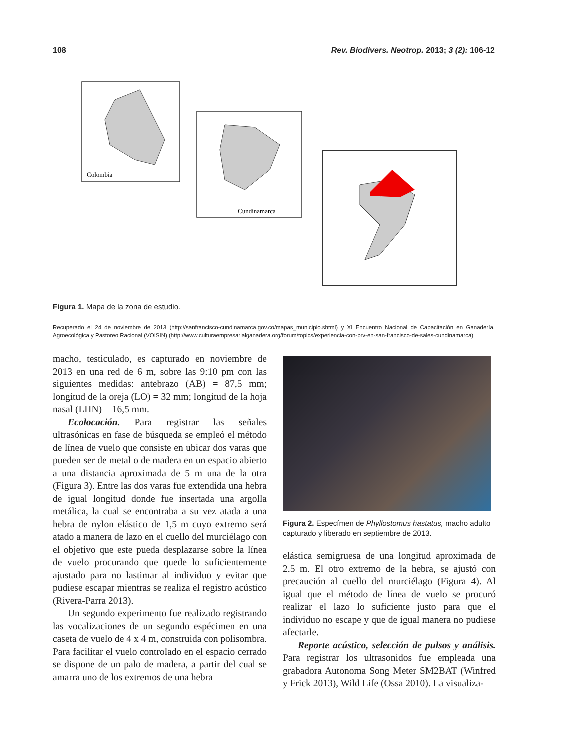108 Rev. Biodivers. Neotrop. 2013; 3 (2): 106-12
Colombia
Cundinamarca
Figura 1. Mapa de la zona de estudio.
Recuperado el 24 de noviembre de 2013 (http://sanfrancisco-cundinamarca.gov.co/mapas_municipio.shtml) y XI Encuentro Nacional de Capacitación en Ganadería, Agroecológica y Pastoreo Racional (VOISIN) (http://www.culturaempresarialganadera.org/forum/topics/experiencia-con-prv-en-san-francisco-de-sales-cundinamarca)
macho, testiculado, es capturado en noviembre de 2013 en una red de 6 m, sobre las 9:10 pm con las siguientes medidas: antebrazo (AB) = 87,5 mm; longitud de la oreja (LO) = 32 mm; longitud de la hoja nasal (LHN) = 16,5 mm.
Ecolocación. Para registrar las señales ultrasónicas en fase de búsqueda se empleó el método de línea de vuelo que consiste en ubicar dos varas que pueden ser de metal o de madera en un espacio abierto a una distancia aproximada de 5 m una de la otra (Figura 3). Entre las dos varas fue extendida una hebra de igual longitud donde fue insertada una argolla metálica, la cual se encontraba a su vez atada a una hebra de nylon elástico de 1,5 m cuyo extremo será atado a manera de lazo en el cuello del murciélago con el objetivo que este pueda desplazarse sobre la línea de vuelo procurando que quede lo suficientemente ajustado para no lastimar al individuo y evitar que pudiese escapar mientras se realiza el registro acústico (Rivera-Parra 2013).
Un segundo experimento fue realizado registrando las vocalizaciones de un segundo espécimen en una caseta de vuelo de 4 x 4 m, construida con polisombra. Para facilitar el vuelo controlado en el espacio cerrado se dispone de un palo de madera, a partir del cual se amarra uno de los extremos de una hebra
Figura 2. Especímen de Phyllostomus hastatus, macho adulto capturado y liberado en septiembre de 2013.
elástica semigruesa de una longitud aproximada de 2.5 m. El otro extremo de la hebra, se ajustó con precaución al cuello del murciélago (Figura 4). Al igual que el método de línea de vuelo se procuró realizar el lazo lo suficiente justo para que el individuo no escape y que de igual manera no pudiese afectarle.
Reporte acústico, selección de pulsos y análisis. Para registrar los ultrasonidos fue empleada una grabadora Autonoma Song Meter SM2BAT (Winfred y Frick 2013), Wild Life (Ossa 2010). La visualiza-